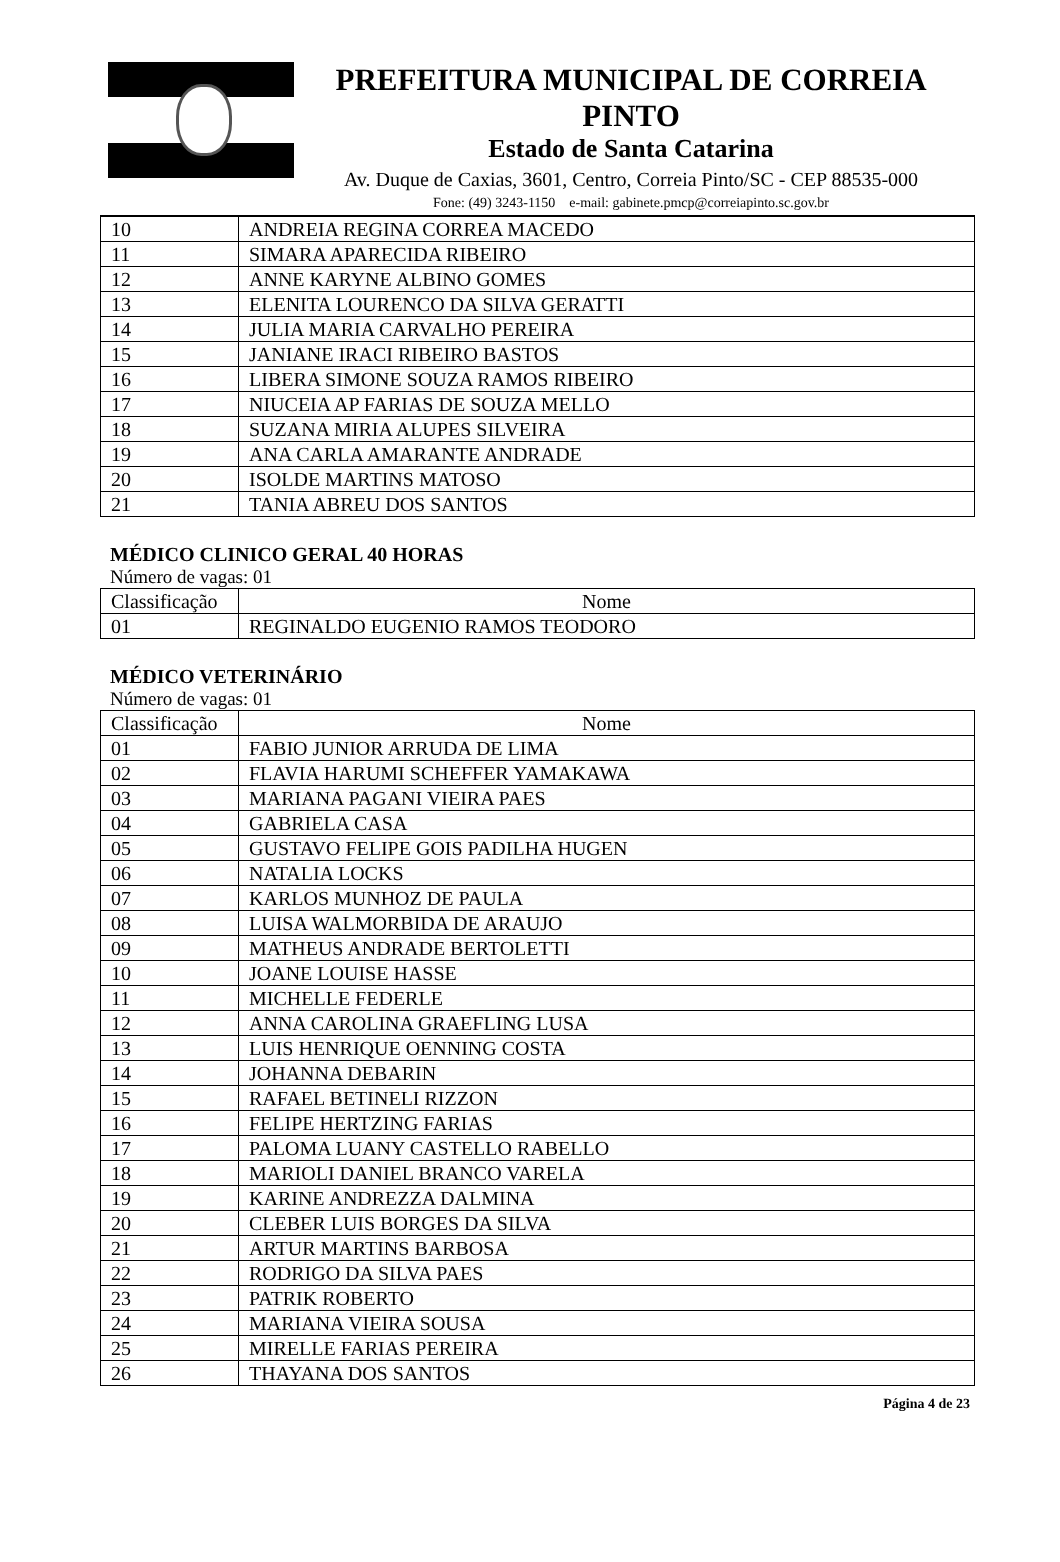PREFEITURA MUNICIPAL DE CORREIA PINTO
Estado de Santa Catarina
Av. Duque de Caxias, 3601, Centro, Correia Pinto/SC - CEP 88535-000
Fone: (49) 3243-1150 e-mail: gabinete.pmcp@correiapinto.sc.gov.br
| 10 | ANDREIA REGINA CORREA MACEDO |
| 11 | SIMARA APARECIDA RIBEIRO |
| 12 | ANNE KARYNE ALBINO GOMES |
| 13 | ELENITA LOURENCO DA SILVA GERATTI |
| 14 | JULIA MARIA CARVALHO PEREIRA |
| 15 | JANIANE IRACI RIBEIRO BASTOS |
| 16 | LIBERA SIMONE SOUZA RAMOS RIBEIRO |
| 17 | NIUCEIA AP FARIAS DE SOUZA MELLO |
| 18 | SUZANA MIRIA ALUPES SILVEIRA |
| 19 | ANA CARLA AMARANTE ANDRADE |
| 20 | ISOLDE MARTINS MATOSO |
| 21 | TANIA ABREU DOS SANTOS |
MÉDICO CLINICO GERAL 40 HORAS
Número de vagas: 01
| Classificação | Nome |
| --- | --- |
| 01 | REGINALDO EUGENIO RAMOS TEODORO |
MÉDICO VETERINÁRIO
Número de vagas: 01
| Classificação | Nome |
| --- | --- |
| 01 | FABIO JUNIOR ARRUDA DE LIMA |
| 02 | FLAVIA HARUMI SCHEFFER YAMAKAWA |
| 03 | MARIANA PAGANI VIEIRA PAES |
| 04 | GABRIELA CASA |
| 05 | GUSTAVO FELIPE GOIS PADILHA HUGEN |
| 06 | NATALIA LOCKS |
| 07 | KARLOS MUNHOZ DE PAULA |
| 08 | LUISA WALMORBIDA DE ARAUJO |
| 09 | MATHEUS ANDRADE BERTOLETTI |
| 10 | JOANE LOUISE HASSE |
| 11 | MICHELLE FEDERLE |
| 12 | ANNA CAROLINA GRAEFLING LUSA |
| 13 | LUIS HENRIQUE OENNING COSTA |
| 14 | JOHANNA DEBARIN |
| 15 | RAFAEL BETINELI RIZZON |
| 16 | FELIPE HERTZING FARIAS |
| 17 | PALOMA LUANY CASTELLO RABELLO |
| 18 | MARIOLI DANIEL BRANCO VARELA |
| 19 | KARINE ANDREZZA DALMINA |
| 20 | CLEBER LUIS BORGES DA SILVA |
| 21 | ARTUR MARTINS BARBOSA |
| 22 | RODRIGO DA SILVA PAES |
| 23 | PATRIK ROBERTO |
| 24 | MARIANA VIEIRA SOUSA |
| 25 | MIRELLE FARIAS PEREIRA |
| 26 | THAYANA DOS SANTOS |
Página 4 de 23